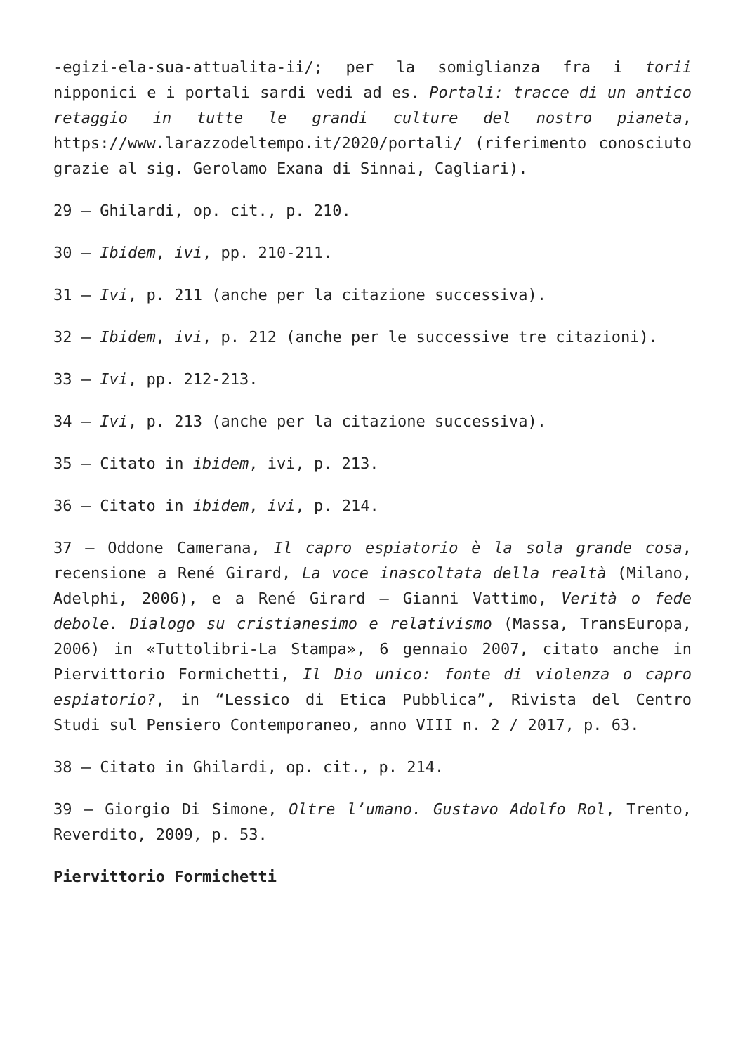-egizi-ela-sua-attualita-ii/; per la somiglianza fra i torii nipponici e i portali sardi vedi ad es. Portali: tracce di un antico retaggio in tutte le grandi culture del nostro pianeta, https://www.larazzodeltempo.it/2020/portali/ (riferimento conosciuto grazie al sig. Gerolamo Exana di Sinnai, Cagliari).
29 – Ghilardi, op. cit., p. 210.
30 – Ibidem, ivi, pp. 210-211.
31 – Ivi, p. 211 (anche per la citazione successiva).
32 – Ibidem, ivi, p. 212 (anche per le successive tre citazioni).
33 – Ivi, pp. 212-213.
34 – Ivi, p. 213 (anche per la citazione successiva).
35 – Citato in ibidem, ivi, p. 213.
36 – Citato in ibidem, ivi, p. 214.
37 – Oddone Camerana, Il capro espiatorio è la sola grande cosa, recensione a René Girard, La voce inascoltata della realtà (Milano, Adelphi, 2006), e a René Girard – Gianni Vattimo, Verità o fede debole. Dialogo su cristianesimo e relativismo (Massa, TransEuropa, 2006) in «Tuttolibri-La Stampa», 6 gennaio 2007, citato anche in Piervittorio Formichetti, Il Dio unico: fonte di violenza o capro espiatorio?, in “Lessico di Etica Pubblica”, Rivista del Centro Studi sul Pensiero Contemporaneo, anno VIII n. 2 / 2017, p. 63.
38 – Citato in Ghilardi, op. cit., p. 214.
39 – Giorgio Di Simone, Oltre l’umano. Gustavo Adolfo Rol, Trento, Reverdito, 2009, p. 53.
Piervittorio Formichetti